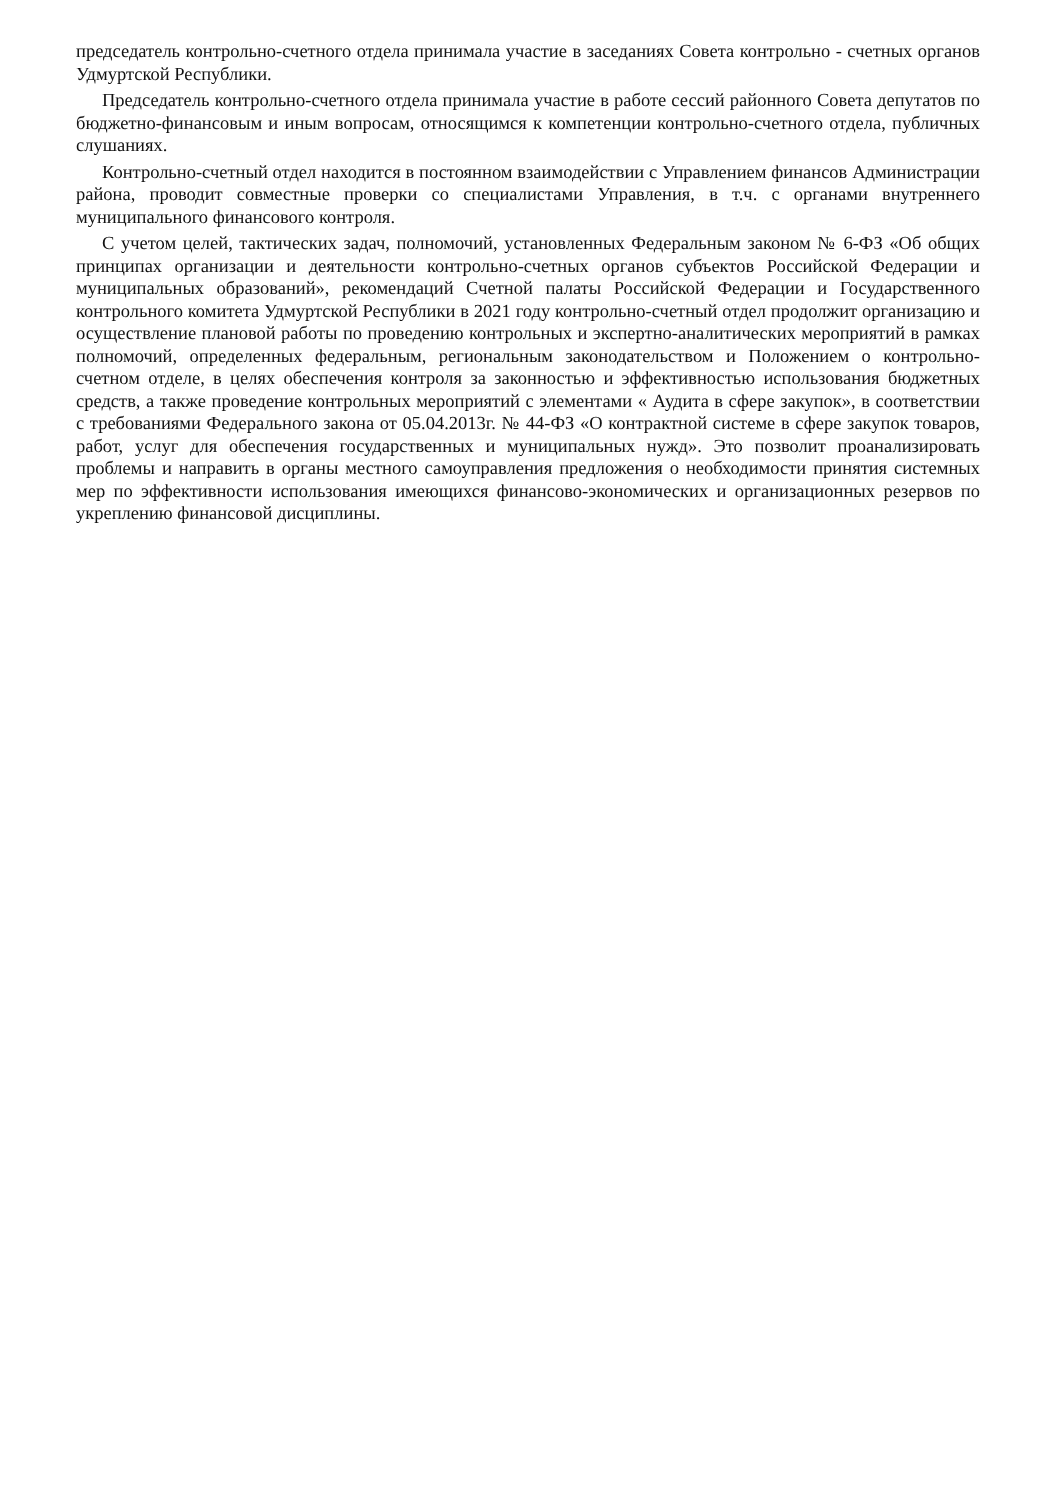председатель контрольно-счетного отдела принимала участие в заседаниях Совета контрольно - счетных органов Удмуртской Республики.
Председатель контрольно-счетного отдела принимала участие в работе сессий районного Совета депутатов по бюджетно-финансовым и иным вопросам, относящимся к компетенции контрольно-счетного отдела, публичных слушаниях.
Контрольно-счетный отдел находится в постоянном взаимодействии с Управлением финансов Администрации района, проводит совместные проверки со специалистами Управления, в т.ч. с органами внутреннего муниципального финансового контроля.
С учетом целей, тактических задач, полномочий, установленных Федеральным законом № 6-ФЗ «Об общих принципах организации и деятельности контрольно-счетных органов субъектов Российской Федерации и муниципальных образований», рекомендаций Счетной палаты Российской Федерации и Государственного контрольного комитета Удмуртской Республики в 2021 году контрольно-счетный отдел продолжит организацию и осуществление плановой работы по проведению контрольных и экспертно-аналитических мероприятий в рамках полномочий, определенных федеральным, региональным законодательством и Положением о контрольно-счетном отделе, в целях обеспечения контроля за законностью и эффективностью использования бюджетных средств, а также проведение контрольных мероприятий с элементами « Аудита в сфере закупок», в соответствии с требованиями Федерального закона от 05.04.2013г. № 44-ФЗ «О контрактной системе в сфере закупок товаров, работ, услуг для обеспечения государственных и муниципальных нужд». Это позволит проанализировать проблемы и направить в органы местного самоуправления предложения о необходимости принятия системных мер по эффективности использования имеющихся финансово-экономических и организационных резервов по укреплению финансовой дисциплины.